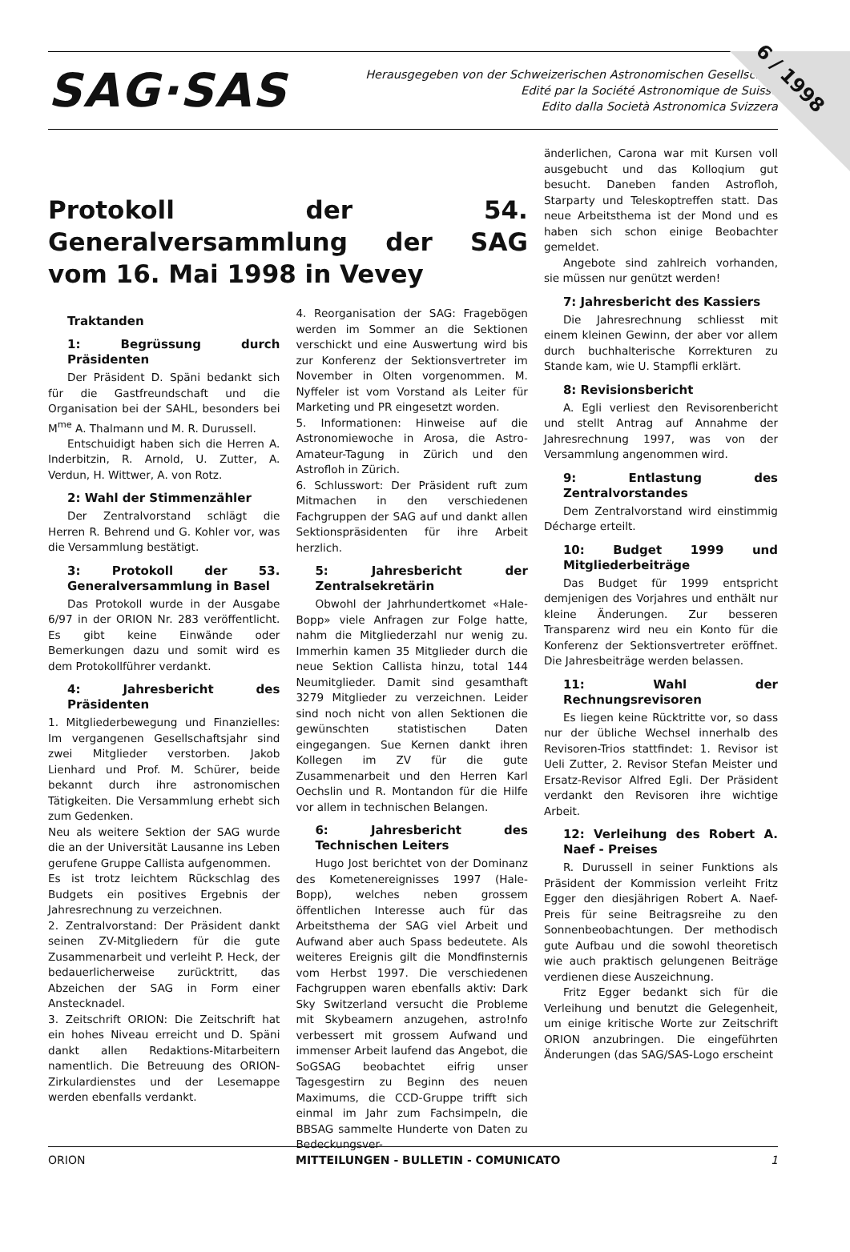6 / 1998
SAG·SAS
Herausgegeben von der Schweizerischen Astronomischen Gesellschaft
Edité par la Société Astronomique de Suisse
Edito dalla Società Astronomica Svizzera
Protokoll der 54. Generalversammlung der SAG vom 16. Mai 1998 in Vevey
Traktanden
1: Begrüssung durch Präsidenten
Der Präsident D. Späni bedankt sich für die Gastfreundschaft und die Organisation bei der SAHL, besonders bei M<sup>me</sup> A. Thalmann und M. R. Durussell.
Entschuidigt haben sich die Herren A. Inderbitzin, R. Arnold, U. Zutter, A. Verdun, H. Wittwer, A. von Rotz.
2: Wahl der Stimmenzähler
Der Zentralvorstand schlägt die Herren R. Behrend und G. Kohler vor, was die Versammlung bestätigt.
3: Protokoll der 53. Generalversammlung in Basel
Das Protokoll wurde in der Ausgabe 6/97 in der ORION Nr. 283 veröffentlicht. Es gibt keine Einwände oder Bemerkungen dazu und somit wird es dem Protokollführer verdankt.
4: Jahresbericht des Präsidenten
1. Mitgliederbewegung und Finanzielles: Im vergangenen Gesellschaftsjahr sind zwei Mitglieder verstorben. Jakob Lienhard und Prof. M. Schürer, beide bekannt durch ihre astronomischen Tätigkeiten. Die Versammlung erhebt sich zum Gedenken.
Neu als weitere Sektion der SAG wurde die an der Universität Lausanne ins Leben gerufene Gruppe Callista aufgenommen.
Es ist trotz leichtem Rückschlag des Budgets ein positives Ergebnis der Jahresrechnung zu verzeichnen.
2. Zentralvorstand: Der Präsident dankt seinen ZV-Mitgliedern für die gute Zusammenarbeit und verleiht P. Heck, der bedauerlicherweise zurücktritt, das Abzeichen der SAG in Form einer Anstecknadel.
3. Zeitschrift ORION: Die Zeitschrift hat ein hohes Niveau erreicht und D. Späni dankt allen Redaktions-Mitarbeitern namentlich. Die Betreuung des ORION-Zirkulardienstes und der Lesemappe werden ebenfalls verdankt.
4. Reorganisation der SAG: Fragebögen werden im Sommer an die Sektionen verschickt und eine Auswertung wird bis zur Konferenz der Sektionsvertreter im November in Olten vorgenommen. M. Nyffeler ist vom Vorstand als Leiter für Marketing und PR eingesetzt worden.
5. Informationen: Hinweise auf die Astronomiewoche in Arosa, die Astro-Amateur-Tagung in Zürich und den Astrofloh in Zürich.
6. Schlusswort: Der Präsident ruft zum Mitmachen in den verschiedenen Fachgruppen der SAG auf und dankt allen Sektionspräsidenten für ihre Arbeit herzlich.
5: Jahresbericht der Zentralsekretärin
Obwohl der Jahrhundertkomet «Hale-Bopp» viele Anfragen zur Folge hatte, nahm die Mitgliederzahl nur wenig zu. Immerhin kamen 35 Mitglieder durch die neue Sektion Callista hinzu, total 144 Neumitglieder. Damit sind gesamthaft 3279 Mitglieder zu verzeichnen. Leider sind noch nicht von allen Sektionen die gewünschten statistischen Daten eingegangen. Sue Kernen dankt ihren Kollegen im ZV für die gute Zusammenarbeit und den Herren Karl Oechslin und R. Montandon für die Hilfe vor allem in technischen Belangen.
6: Jahresbericht des Technischen Leiters
Hugo Jost berichtet von der Dominanz des Kometenereignisses 1997 (Hale-Bopp), welches neben grossem öffentlichen Interesse auch für das Arbeitsthema der SAG viel Arbeit und Aufwand aber auch Spass bedeutete. Als weiteres Ereignis gilt die Mondfinsternis vom Herbst 1997. Die verschiedenen Fachgruppen waren ebenfalls aktiv: Dark Sky Switzerland versucht die Probleme mit Skybeamern anzugehen, astro!nfo verbessert mit grossem Aufwand und immenser Arbeit laufend das Angebot, die SoGSAG beobachtet eifrig unser Tagesgestirn zu Beginn des neuen Maximums, die CCD-Gruppe trifft sich einmal im Jahr zum Fachsimpeln, die BBSAG sammelte Hunderte von Daten zu Bedeckungsver-
änderlichen, Carona war mit Kursen voll ausgebucht und das Kolloqium gut besucht. Daneben fanden Astrofloh, Starparty und Teleskoptreffen statt. Das neue Arbeitsthema ist der Mond und es haben sich schon einige Beobachter gemeldet.
Angebote sind zahlreich vorhanden, sie müssen nur genützt werden!
7: Jahresbericht des Kassiers
Die Jahresrechnung schliesst mit einem kleinen Gewinn, der aber vor allem durch buchhalterische Korrekturen zu Stande kam, wie U. Stampfli erklärt.
8: Revisionsbericht
A. Egli verliest den Revisorenbericht und stellt Antrag auf Annahme der Jahresrechnung 1997, was von der Versammlung angenommen wird.
9: Entlastung des Zentralvorstandes
Dem Zentralvorstand wird einstimmig Décharge erteilt.
10: Budget 1999 und Mitgliederbeiträge
Das Budget für 1999 entspricht demjenigen des Vorjahres und enthält nur kleine Änderungen. Zur besseren Transparenz wird neu ein Konto für die Konferenz der Sektionsvertreter eröffnet. Die Jahresbeiträge werden belassen.
11: Wahl der Rechnungsrevisoren
Es liegen keine Rücktritte vor, so dass nur der übliche Wechsel innerhalb des Revisoren-Trios stattfindet: 1. Revisor ist Ueli Zutter, 2. Revisor Stefan Meister und Ersatz-Revisor Alfred Egli. Der Präsident verdankt den Revisoren ihre wichtige Arbeit.
12: Verleihung des Robert A. Naef - Preises
R. Durussell in seiner Funktions als Präsident der Kommission verleiht Fritz Egger den diesjährigen Robert A. Naef-Preis für seine Beitragsreihe zu den Sonnenbeobachtungen. Der methodisch gute Aufbau und die sowohl theoretisch wie auch praktisch gelungenen Beiträge verdienen diese Auszeichnung.
Fritz Egger bedankt sich für die Verleihung und benutzt die Gelegenheit, um einige kritische Worte zur Zeitschrift ORION anzubringen. Die eingeführten Änderungen (das SAG/SAS-Logo erscheint
ORION MITTEILUNGEN - BULLETIN - COMUNICATO 1